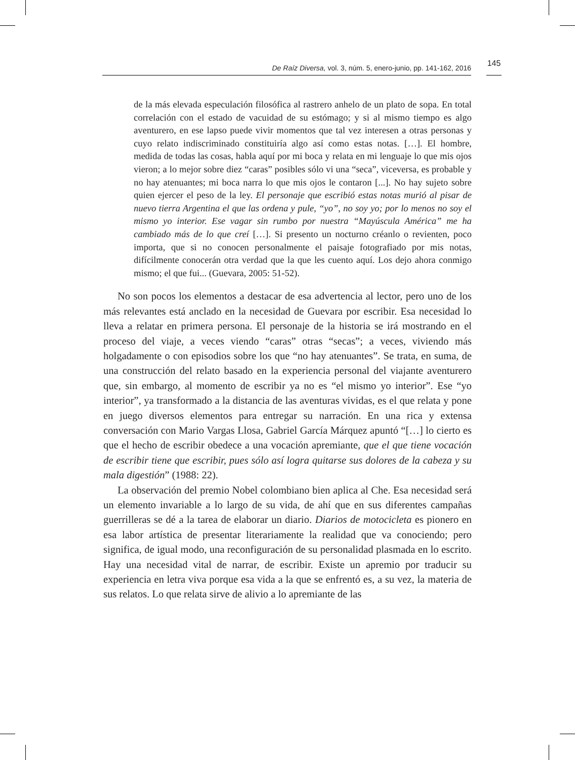De Raíz Diversa, vol. 3, núm. 5, enero-junio, pp. 141-162, 2016 145
de la más elevada especulación filosófica al rastrero anhelo de un plato de sopa. En total correlación con el estado de vacuidad de su estómago; y si al mismo tiempo es algo aventurero, en ese lapso puede vivir momentos que tal vez interesen a otras personas y cuyo relato indiscriminado constituiría algo así como estas notas. […]. El hombre, medida de todas las cosas, habla aquí por mi boca y relata en mi lenguaje lo que mis ojos vieron; a lo mejor sobre diez “caras” posibles sólo vi una “seca”, viceversa, es probable y no hay atenuantes; mi boca narra lo que mis ojos le contaron [...]. No hay sujeto sobre quien ejercer el peso de la ley. El personaje que escribió estas notas murió al pisar de nuevo tierra Argentina el que las ordena y pule, “yo”, no soy yo; por lo menos no soy el mismo yo interior. Ese vagar sin rumbo por nuestra “Mayúscula América” me ha cambiado más de lo que creí […]. Si presento un nocturno créanlo o revienten, poco importa, que si no conocen personalmente el paisaje fotografiado por mis notas, difícilmente conocerán otra verdad que la que les cuento aquí. Los dejo ahora conmigo mismo; el que fui... (Guevara, 2005: 51-52).
No son pocos los elementos a destacar de esa advertencia al lector, pero uno de los más relevantes está anclado en la necesidad de Guevara por escribir. Esa necesidad lo lleva a relatar en primera persona. El personaje de la historia se irá mostrando en el proceso del viaje, a veces viendo “caras” otras “secas”; a veces, viviendo más holgadamente o con episodios sobre los que “no hay atenuantes”. Se trata, en suma, de una construcción del relato basado en la experiencia personal del viajante aventurero que, sin embargo, al momento de escribir ya no es “el mismo yo interior”. Ese “yo interior”, ya transformado a la distancia de las aventuras vividas, es el que relata y pone en juego diversos elementos para entregar su narración. En una rica y extensa conversación con Mario Vargas Llosa, Gabriel García Márquez apuntó “[…] lo cierto es que el hecho de escribir obedece a una vocación apremiante, que el que tiene vocación de escribir tiene que escribir, pues sólo así logra quitarse sus dolores de la cabeza y su mala digestión” (1988: 22).
La observación del premio Nobel colombiano bien aplica al Che. Esa necesidad será un elemento invariable a lo largo de su vida, de ahí que en sus diferentes campañas guerrilleras se dé a la tarea de elaborar un diario. Diarios de motocicleta es pionero en esa labor artística de presentar literariamente la realidad que va conociendo; pero significa, de igual modo, una reconfiguración de su personalidad plasmada en lo escrito. Hay una necesidad vital de narrar, de escribir. Existe un apremio por traducir su experiencia en letra viva porque esa vida a la que se enfrentó es, a su vez, la materia de sus relatos. Lo que relata sirve de alivio a lo apremiante de las